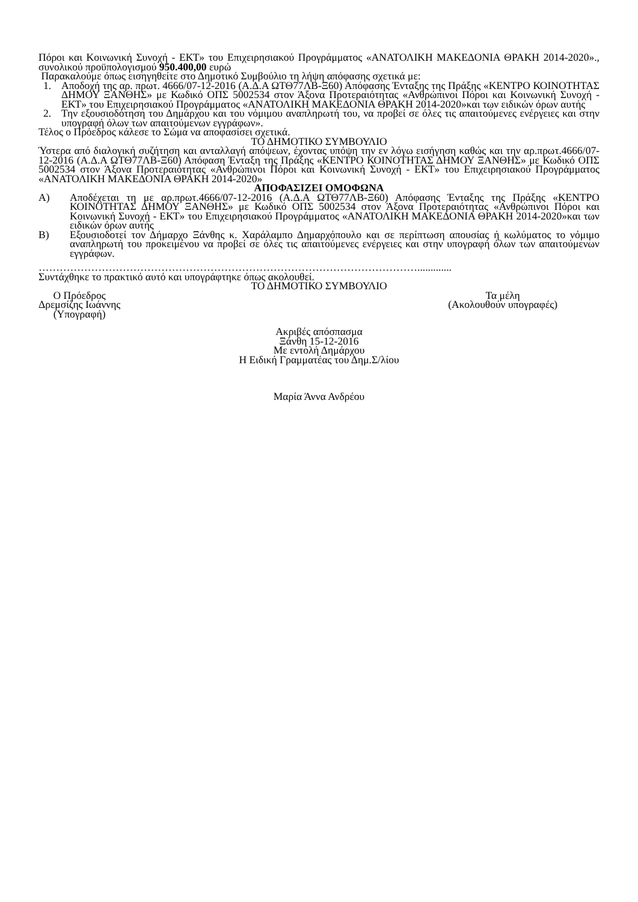Πόροι και Κοινωνική Συνοχή - ΕΚΤ» του Επιχειρησιακού Προγράμματος «ΑΝΑΤΟΛΙΚΗ ΜΑΚΕΔΟΝΙΑ ΘΡΑΚΗ 2014-2020»., συνολικού προϋπολογισμού 950.400,00 ευρώ
Παρακαλούμε όπως εισηγηθείτε στο Δημοτικό Συμβούλιο τη λήψη απόφασης σχετικά με:
1. Αποδοχή της αρ. πρωτ. 4666/07-12-2016 (Α.Δ.Α ΩΤΘ77ΛΒ-Ξ60) Απόφασης Ένταξης της Πράξης «ΚΕΝΤΡΟ ΚΟΙΝΟΤΗΤΑΣ ΔΗΜΟΥ ΞΑΝΘΗΣ» με Κωδικό ΟΠΣ 5002534 στον Άξονα Προτεραιότητας «Ανθρώπινοι Πόροι και Κοινωνική Συνοχή - ΕΚΤ» του Επιχειρησιακού Προγράμματος «ΑΝΑΤΟΛΙΚΗ ΜΑΚΕΔΟΝΙΑ ΘΡΑΚΗ 2014-2020»και των ειδικών όρων αυτής
2. Την εξουσιοδότηση του Δημάρχου και του νόμιμου αναπληρωτή του, να προβεί σε όλες τις απαιτούμενες ενέργειες και στην υπογραφή όλων των απαιτούμενων εγγράφων».
Τέλος ο Πρόεδρος κάλεσε το Σώμα να αποφασίσει σχετικά.
ΤΟ ΔΗΜΟΤΙΚΟ ΣΥΜΒΟΥΛΙΟ
Ύστερα από διαλογική συζήτηση και ανταλλαγή απόψεων, έχοντας υπόψη την εν λόγω εισήγηση καθώς και την αρ.πρωτ.4666/07-12-2016 (Α.Δ.Α ΩΤΘ77ΛΒ-Ξ60) Απόφαση Ένταξη της Πράξης «ΚΕΝΤΡΟ ΚΟΙΝΟΤΗΤΑΣ ΔΗΜΟΥ ΞΑΝΘΗΣ» με Κωδικό ΟΠΣ 5002534 στον Άξονα Προτεραιότητας «Ανθρώπινοι Πόροι και Κοινωνική Συνοχή - ΕΚΤ» του Επιχειρησιακού Προγράμματος «ΑΝΑΤΟΛΙΚΗ ΜΑΚΕΔΟΝΙΑ ΘΡΑΚΗ 2014-2020»
ΑΠΟΦΑΣΙΖΕΙ ΟΜΟΦΩΝΑ
Α) Αποδέχεται τη με αρ.πρωτ.4666/07-12-2016 (Α.Δ.Α ΩΤΘ77ΛΒ-Ξ60) Απόφασης Ένταξης της Πράξης «ΚΕΝΤΡΟ ΚΟΙΝΟΤΗΤΑΣ ΔΗΜΟΥ ΞΑΝΘΗΣ» με Κωδικό ΟΠΣ 5002534 στον Άξονα Προτεραιότητας «Ανθρώπινοι Πόροι και Κοινωνική Συνοχή - ΕΚΤ» του Επιχειρησιακού Προγράμματος «ΑΝΑΤΟΛΙΚΗ ΜΑΚΕΔΟΝΙΑ ΘΡΑΚΗ 2014-2020»και των ειδικών όρων αυτής
Β) Εξουσιοδοτεί τον Δήμαρχο Ξάνθης κ. Χαράλαμπο Δημαρχόπουλο και σε περίπτωση απουσίας ή κωλύματος το νόμιμο αναπληρωτή του προκειμένου να προβεί σε όλες τις απαιτούμενες ενέργειες και στην υπογραφή όλων των απαιτούμενων εγγράφων.
……………………………………………………………………………………………….............
Συντάχθηκε το πρακτικό αυτό και υπογράφτηκε όπως ακολουθεί.
ΤΟ ΔΗΜΟΤΙΚΟ ΣΥΜΒΟΥΛΙΟ
Ο Πρόεδρος
Δρεμσίζης Ιωάννης
(Υπογραφή)
Τα μέλη
(Ακολουθούν υπογραφές)
Ακριβές απόσπασμα
Ξάνθη 15-12-2016
Με εντολή Δημάρχου
Η Ειδική Γραμματέας του Δημ.Σ/λίου
Μαρία Άννα Ανδρέου